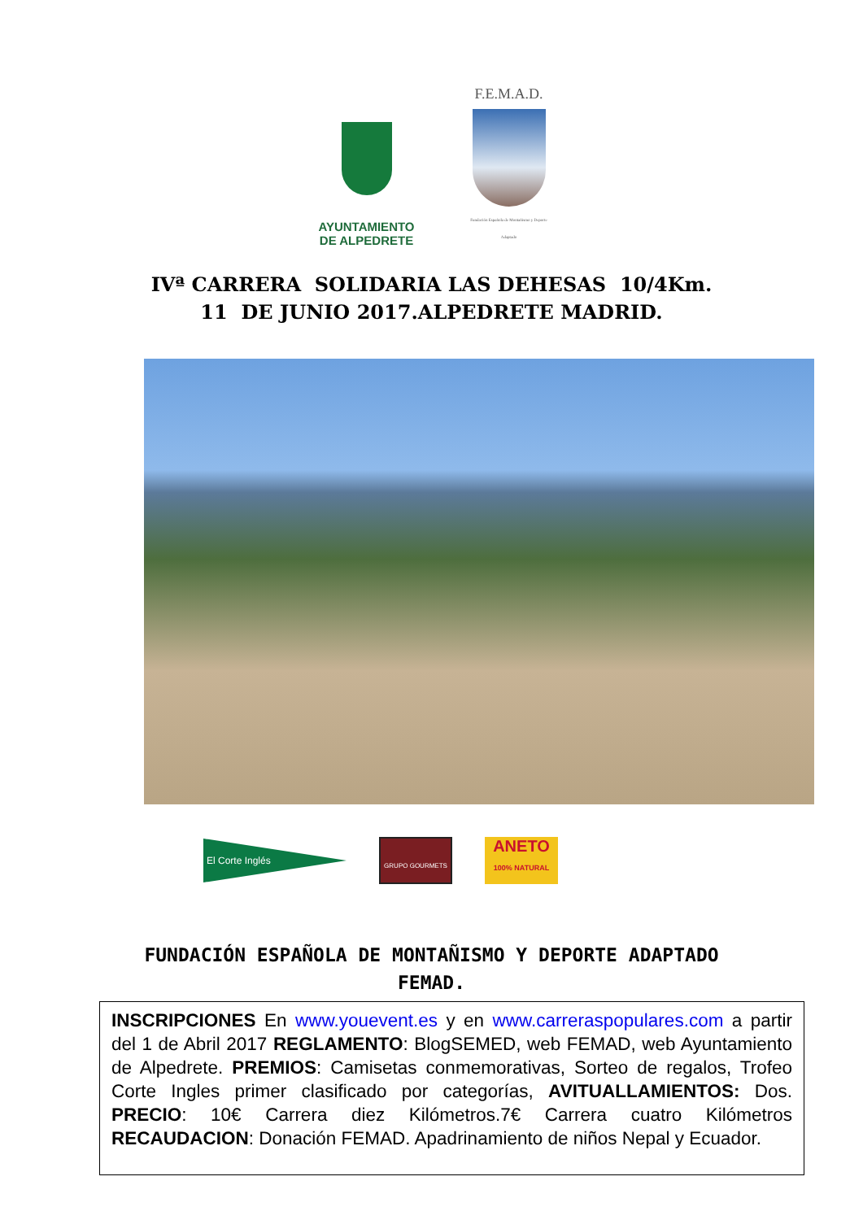AYUNTAMIENTO
DE ALPEDRETE
F.E.M.A.D.
Fundación Española de Montañismo y Deporte Adaptado
IVª CARRERA SOLIDARIA LAS DEHESAS 10/4Km.
11 DE JUNIO 2017.ALPEDRETE MADRID.
El Corte Inglés
GRUPO GOURMETS
ANETO
100% NATURAL
FUNDACIÓN ESPAÑOLA DE MONTAÑISMO Y DEPORTE ADAPTADO
FEMAD.
INSCRIPCIONES En www.youevent.es y en www.carreraspopulares.com a partir del 1 de Abril 2017 REGLAMENTO: BlogSEMED, web FEMAD, web Ayuntamiento de Alpedrete. PREMIOS: Camisetas conmemorativas, Sorteo de regalos, Trofeo Corte Ingles primer clasificado por categorías, AVITUALLAMIENTOS: Dos. PRECIO: 10€ Carrera diez Kilómetros.7€ Carrera cuatro Kilómetros RECAUDACION: Donación FEMAD. Apadrinamiento de niños Nepal y Ecuador.